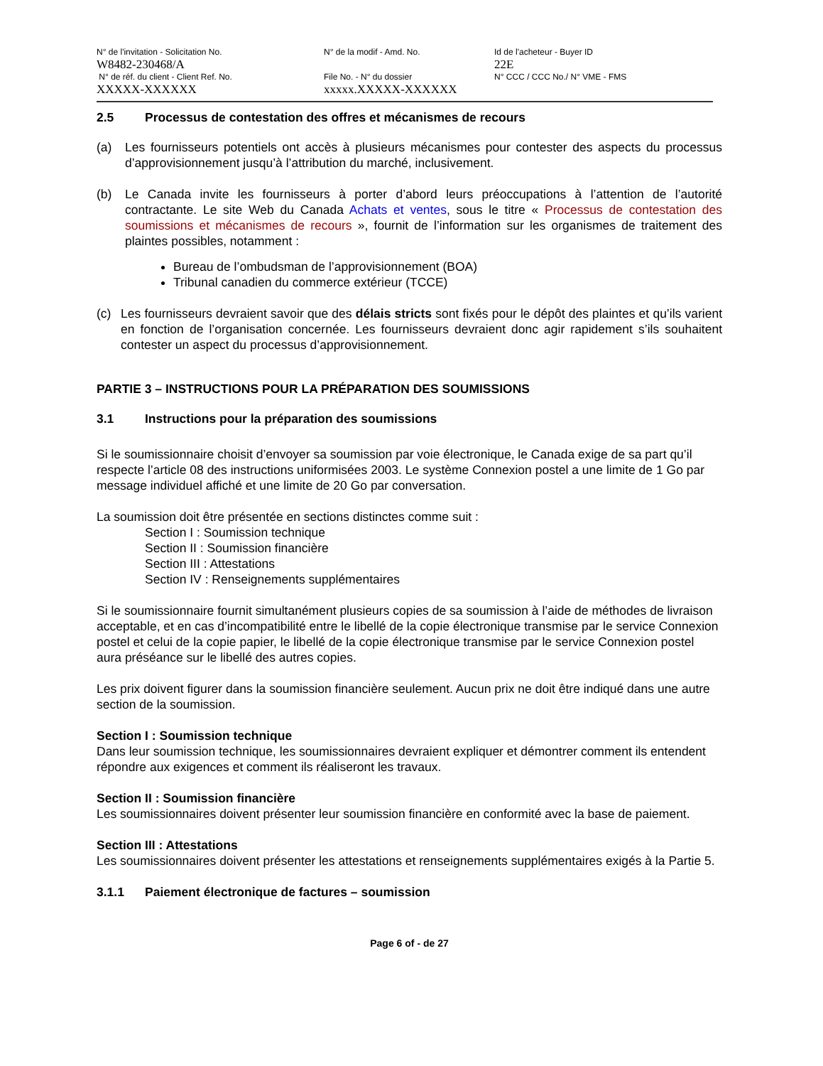N° de l'invitation - Solicitation No.
W8482-230468/A
N° de la modif - Amd. No.
Id de l'acheteur - Buyer ID
22E
N° de réf. du client - Client Ref. No.
XXXXX-XXXXXX
File No. - N° du dossier
xxxxx.XXXXX-XXXXXX
N° CCC / CCC No./ N° VME - FMS
2.5 Processus de contestation des offres et mécanismes de recours
(a) Les fournisseurs potentiels ont accès à plusieurs mécanismes pour contester des aspects du processus d’approvisionnement jusqu’à l’attribution du marché, inclusivement.
(b) Le Canada invite les fournisseurs à porter d’abord leurs préoccupations à l’attention de l’autorité contractante. Le site Web du Canada Achats et ventes, sous le titre « Processus de contestation des soumissions et mécanismes de recours », fournit de l’information sur les organismes de traitement des plaintes possibles, notamment :
Bureau de l’ombudsman de l’approvisionnement (BOA)
Tribunal canadien du commerce extérieur (TCCE)
(c) Les fournisseurs devraient savoir que des délais stricts sont fixés pour le dépôt des plaintes et qu’ils varient en fonction de l’organisation concernée. Les fournisseurs devraient donc agir rapidement s’ils souhaitent contester un aspect du processus d’approvisionnement.
PARTIE 3 – INSTRUCTIONS POUR LA PRÉPARATION DES SOUMISSIONS
3.1 Instructions pour la préparation des soumissions
Si le soumissionnaire choisit d’envoyer sa soumission par voie électronique, le Canada exige de sa part qu’il respecte l’article 08 des instructions uniformisées 2003. Le système Connexion postel a une limite de 1 Go par message individuel affiché et une limite de 20 Go par conversation.
La soumission doit être présentée en sections distinctes comme suit :
Section I : Soumission technique
Section II : Soumission financière
Section III : Attestations
Section IV : Renseignements supplémentaires
Si le soumissionnaire fournit simultanément plusieurs copies de sa soumission à l’aide de méthodes de livraison acceptable, et en cas d’incompatibilité entre le libellé de la copie électronique transmise par le service Connexion postel et celui de la copie papier, le libellé de la copie électronique transmise par le service Connexion postel aura préséance sur le libellé des autres copies.
Les prix doivent figurer dans la soumission financière seulement. Aucun prix ne doit être indiqué dans une autre section de la soumission.
Section I : Soumission technique
Dans leur soumission technique, les soumissionnaires devraient expliquer et démontrer comment ils entendent répondre aux exigences et comment ils réaliseront les travaux.
Section II : Soumission financière
Les soumissionnaires doivent présenter leur soumission financière en conformité avec la base de paiement.
Section III : Attestations
Les soumissionnaires doivent présenter les attestations et renseignements supplémentaires exigés à la Partie 5.
3.1.1 Paiement électronique de factures – soumission
Page 6 of - de 27